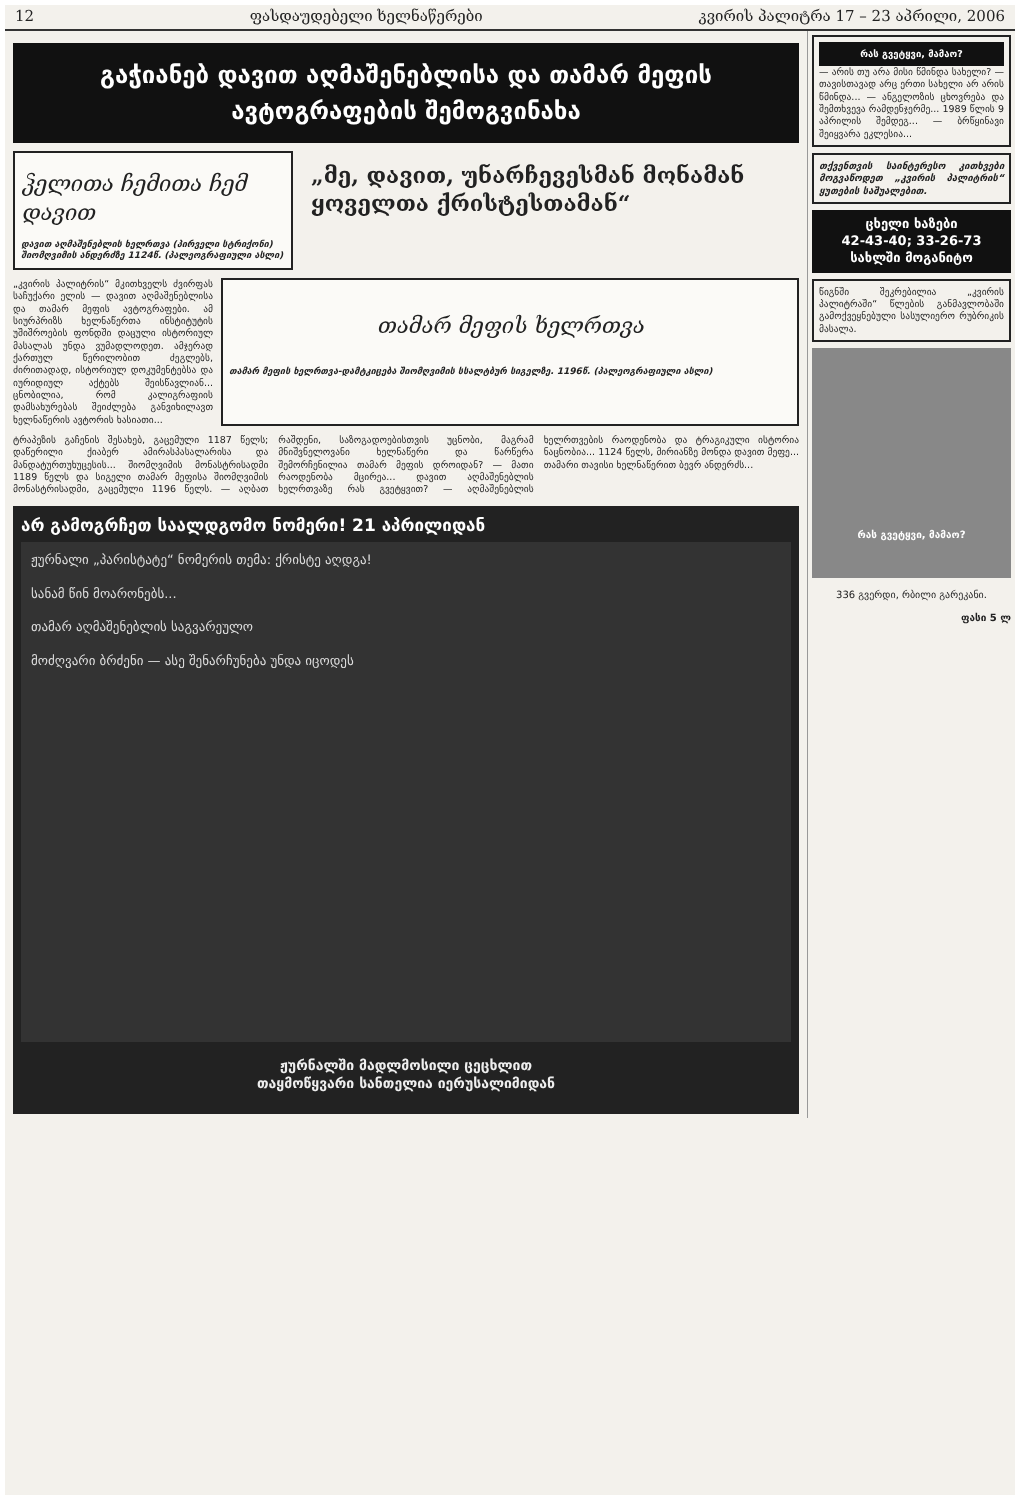12 ფასდაუდებელი ხელნაწერები კვირის პალიტრა 17 – 23 აპრილი, 2006
გაჭიანებ დავით აღმაშენებლისა და თამარ მეფის ავტოგრაფების შემოგვინახა
ჴელითა ჩემითა ჩემ დავით
დავით აღმაშენებლის ხელრთვა (პირველი სტრიქონი) შიომღვიმის ანდერძზე 1124წ. (პალეოგრაფიული ასლი)
„მე, დავით, უნარჩევესმან მონამან ყოველთა ქრისტესთამან“
„კვირის პალიტრის“ მკითხველს ძვირფას საჩუქარი ელის — დავით აღმაშენებლისა და თამარ მეფის ავტოგრაფები. ამ სიურპრიზს ხელნაწერთა ინსტიტუტის უშიშროების ფონდში დაცული ისტორიულ მასალას უნდა ვუმადლოდეთ. ამჯერად ქართულ წერილობით ძეგლებს, ძირითადად, ისტორიულ დოკუმენტებსა და იურიდიულ აქტებს შეისწავლიან... ცნობილია, რომ კალიგრაფიის დამსახურებას შეიძლება განვიხილავთ ხელნაწერის ავტორის ხასიათი...
თამარ მეფის ხელრთვა
თამარ მეფის ხელრთვა-დამტკიცება შიომღვიმის სსალტბურ სიგელზე. 1196წ. (პალეოგრაფიული ასლი)
ტრაპეზის გაჩენის შესახებ, გაცემული 1187 წელს; დაწერილი ქიაბერ ამირასპასალარისა და მანდატურთუხუცესის... შიომღვიმის მონასტრისადმი 1189 წელს და სიგელი თამარ მეფისა შიომღვიმის მონასტრისადმი, გაცემული 1196 წელს. — აღბათ რაშდენი, საზოგადოებისთვის უცნობი, მაგრამ მნიშვნელოვანი ხელნაწერი და წარწერა შემორჩენილია თამარ მეფის დროიდან? — მათი რაოდენობა მცირეა... დავით აღმაშენებლის ხელრთვაზე რას გვეტყვით? — აღმაშენებლის ხელრთვების რაოდენობა და ტრაგიკული ისტორია ნაცნობია... 1124 წელს, მირიანზე მონდა დავით მეფე... თამარი თავისი ხელნაწერით ბევრ ანდერძს...
არ გამოგრჩეთ საალდგომო ნომერი! 21 აპრილიდან
ჟურნალი „პარისტატე“ ნომერის თემა: ქრისტე აღდგა!
სანამ წინ მოარონებს...
თამარ აღმაშენებლის საგვარეულო
მოძღვარი ბრძენი — ასე შენარჩუნება უნდა იცოდეს
ჟურნალში მადლმოსილი ცეცხლით
თაყმოწყვარი სანთელია იერუსალიმიდან
რას გვეტყვი, მამაო?
— არის თუ არა მისი წმინდა სახელი? — თავისთავად არც ერთი სახელი არ არის წმინდა... — ანგელოზის ცხოვრება და შემთხვევა რამდენჯერმე... 1989 წლის 9 აპრილის შემდეგ... — ბრწყინავი შეიყვარა ეკლესია...
თქვენთვის საინტერესო კითხვები მოგვაწოდეთ „კვირის პალიტრის“ ყუთების საშუალებით.
ცხელი ხაზები
42-43-40; 33-26-73
სახლში მოგანიტო
წიგნში შეკრებილია „კვირის პალიტრაში“ წლების განმავლობაში გამოქვეყნებული სასულიერო რუბრიკის მასალა.
რას გვეტყვი, მამაო?
336 გვერდი, რბილი გარეკანი.
ფასი 5 ლ